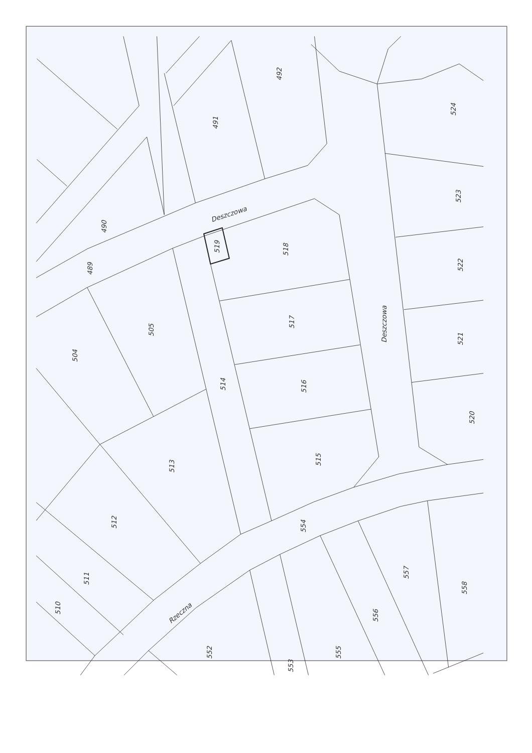492
491
524
523
522
521
520
Deszczowa
490
489
519
518
517
516
515
514
Deszczowa
505
504
513
512
511
510
554
Rzeczna
557
558
556
555
552
553